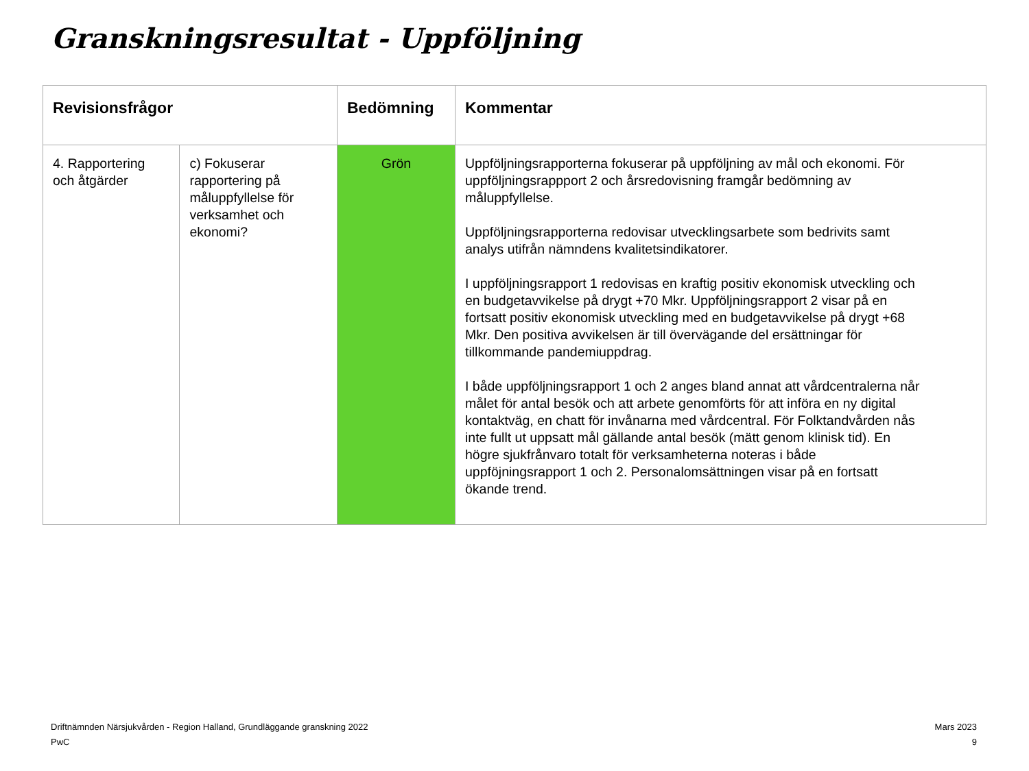Granskningsresultat - Uppföljning
| Revisionsfrågor | | Bedömning | Kommentar |
| --- | --- | --- | --- |
| 4. Rapportering och åtgärder | c) Fokuserar rapportering på måluppfyllelse för verksamhet och ekonomi? | Grön | Uppföljningsrapporterna fokuserar på uppföljning av mål och ekonomi. För uppföljningsrappport 2 och årsredovisning framgår bedömning av måluppfyllelse. Uppföljningsrapporterna redovisar utvecklingsarbete som bedrivits samt analys utifrån nämndens kvalitetsindikatorer. I uppföljningsrapport 1 redovisas en kraftig positiv ekonomisk utveckling och en budgetavvikelse på drygt +70 Mkr. Uppföljningsrapport 2 visar på en fortsatt positiv ekonomisk utveckling med en budgetavvikelse på drygt +68 Mkr. Den positiva avvikelsen är till övervägande del ersättningar för tillkommande pandemiuppdrag. I både uppföljningsrapport 1 och 2 anges bland annat att vårdcentralerna når målet för antal besök och att arbete genomförts för att införa en ny digital kontaktväg, en chatt för invånarna med vårdcentral. För Folktandvården nås inte fullt ut uppsatt mål gällande antal besök (mätt genom klinisk tid). En högre sjukfrånvaro totalt för verksamheterna noteras i både uppföjningsrapport 1 och 2. Personalomsättningen visar på en fortsatt ökande trend. |
Driftnämnden Närsjukvården - Region Halland, Grundläggande granskning 2022
PwC
Mars 2023
9